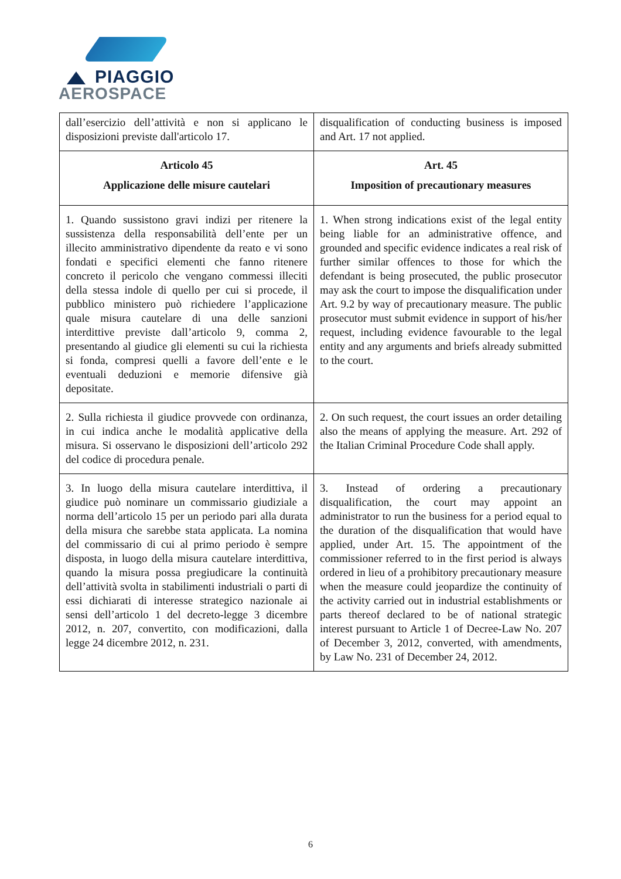PIAGGIO
AEROSPACE
| dall’esercizio dell’attività e non si applicano le disposizioni previste dall'articolo 17. | disqualification of conducting business is imposed and Art. 17 not applied. |
| Articolo 45 Applicazione delle misure cautelari | Art. 45 Imposition of precautionary measures |
| 1. Quando sussistono gravi indizi per ritenere la sussistenza della responsabilità dell’ente per un illecito amministrativo dipendente da reato e vi sono fondati e specifici elementi che fanno ritenere concreto il pericolo che vengano commessi illeciti della stessa indole di quello per cui si procede, il pubblico ministero può richiedere l’applicazione quale misura cautelare di una delle sanzioni interdittive previste dall’articolo 9, comma 2, presentando al giudice gli elementi su cui la richiesta si fonda, compresi quelli a favore dell’ente e le eventuali deduzioni e memorie difensive già depositate. | 1. When strong indications exist of the legal entity being liable for an administrative offence, and grounded and specific evidence indicates a real risk of further similar offences to those for which the defendant is being prosecuted, the public prosecutor may ask the court to impose the disqualification under Art. 9.2 by way of precautionary measure. The public prosecutor must submit evidence in support of his/her request, including evidence favourable to the legal entity and any arguments and briefs already submitted to the court. |
| 2. Sulla richiesta il giudice provvede con ordinanza, in cui indica anche le modalità applicative della misura. Si osservano le disposizioni dell’articolo 292 del codice di procedura penale. | 2. On such request, the court issues an order detailing also the means of applying the measure. Art. 292 of the Italian Criminal Procedure Code shall apply. |
| 3. In luogo della misura cautelare interdittiva, il giudice può nominare un commissario giudiziale a norma dell’articolo 15 per un periodo pari alla durata della misura che sarebbe stata applicata. La nomina del commissario di cui al primo periodo è sempre disposta, in luogo della misura cautelare interdittiva, quando la misura possa pregiudicare la continuità dell’attività svolta in stabilimenti industriali o parti di essi dichiarati di interesse strategico nazionale ai sensi dell’articolo 1 del decreto-legge 3 dicembre 2012, n. 207, convertito, con modificazioni, dalla legge 24 dicembre 2012, n. 231. | 3. Instead of ordering a precautionary disqualification, the court may appoint an administrator to run the business for a period equal to the duration of the disqualification that would have applied, under Art. 15. The appointment of the commissioner referred to in the first period is always ordered in lieu of a prohibitory precautionary measure when the measure could jeopardize the continuity of the activity carried out in industrial establishments or parts thereof declared to be of national strategic interest pursuant to Article 1 of Decree-Law No. 207 of December 3, 2012, converted, with amendments, by Law No. 231 of December 24, 2012. |
6